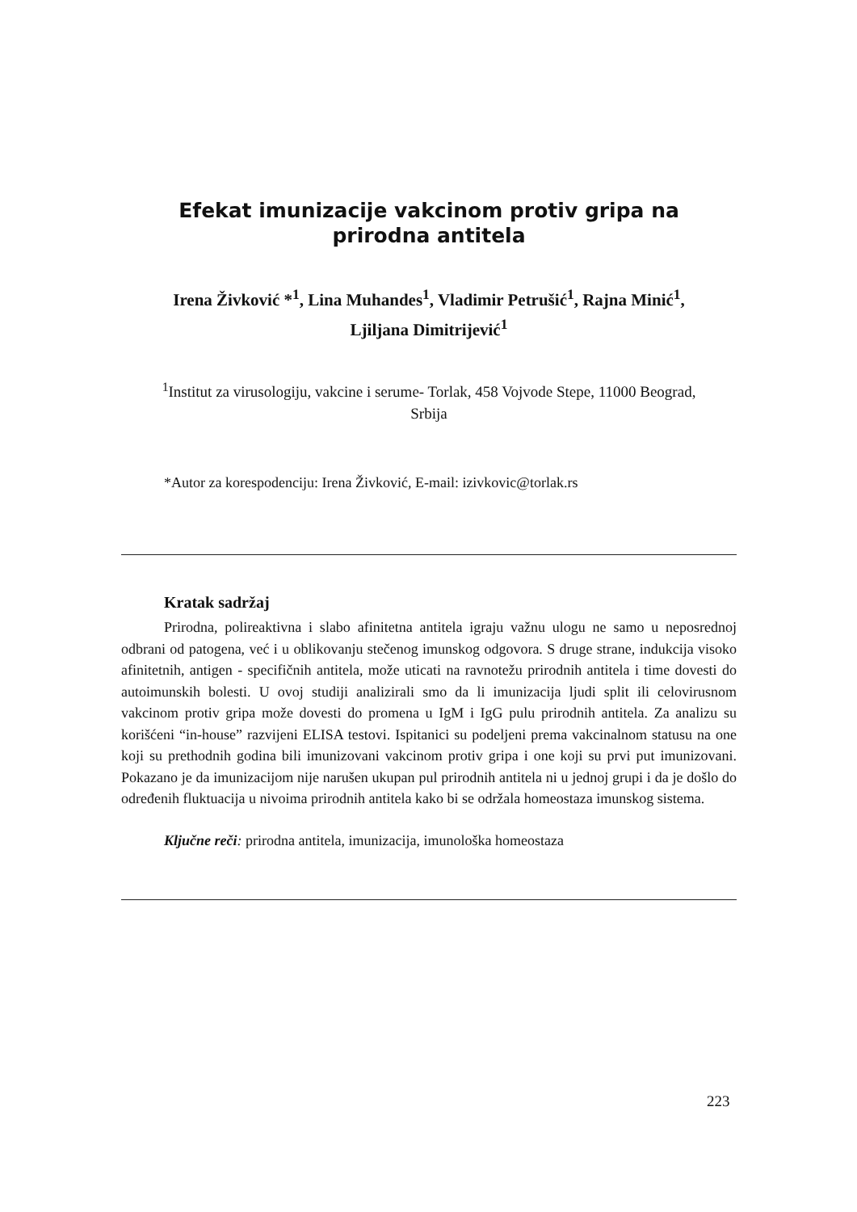Efekat imunizacije vakcinom protiv gripa na
prirodna antitela
Irena Živković *<sup>1</sup>, Lina Muhandes<sup>1</sup>, Vladimir Petrušić<sup>1</sup>, Rajna Minić<sup>1</sup>,
Ljiljana Dimitrijević<sup>1</sup>
<sup>1</sup> Institut za virusologiju, vakcine i serume- Torlak, 458 Vojvode Stepe, 11000 Beograd,
Srbija
*Autor za korespodenciju: Irena Živković, E-mail: izivkovic@torlak.rs
Kratak sadržaj
Prirodna, polireaktivna i slabo afinitetna antitela igraju važnu ulogu ne samo u neposrednoj odbrani od patogena, već i u oblikovanju stečenog imunskog odgovora. S druge strane, indukcija visoko afinitetnih, antigen - specifičnih antitela, može uticati na ravnotežu prirodnih antitela i time dovesti do autoimunskih bolesti. U ovoj studiji analizirali smo da li imunizacija ljudi split ili celovirusnom vakcinom protiv gripa može dovesti do promena u IgM i IgG pulu prirodnih antitela. Za analizu su korišćeni “in-house” razvijeni ELISA testovi. Ispitanici su podeljeni prema vakcinalnom statusu na one koji su prethodnih godina bili imunizovani vakcinom protiv gripa i one koji su prvi put imunizovani. Pokazano je da imunizacijom nije narušen ukupan pul prirodnih antitela ni u jednoj grupi i da je došlo do određenih fluktuacija u nivoima prirodnih antitela kako bi se održala homeostaza imunskog sistema.
Ključne reči: prirodna antitela, imunizacija, imunološka homeostaza
223